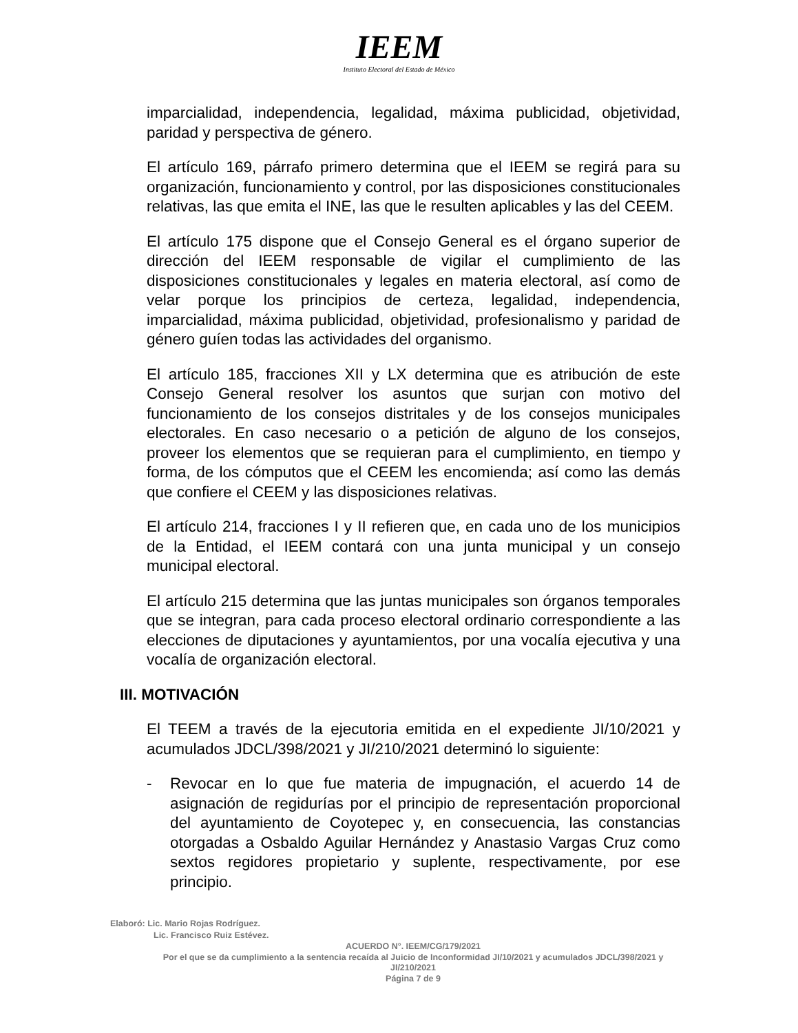IEEM
Instituto Electoral del Estado de México
imparcialidad, independencia, legalidad, máxima publicidad, objetividad, paridad y perspectiva de género.
El artículo 169, párrafo primero determina que el IEEM se regirá para su organización, funcionamiento y control, por las disposiciones constitucionales relativas, las que emita el INE, las que le resulten aplicables y las del CEEM.
El artículo 175 dispone que el Consejo General es el órgano superior de dirección del IEEM responsable de vigilar el cumplimiento de las disposiciones constitucionales y legales en materia electoral, así como de velar porque los principios de certeza, legalidad, independencia, imparcialidad, máxima publicidad, objetividad, profesionalismo y paridad de género guíen todas las actividades del organismo.
El artículo 185, fracciones XII y LX determina que es atribución de este Consejo General resolver los asuntos que surjan con motivo del funcionamiento de los consejos distritales y de los consejos municipales electorales. En caso necesario o a petición de alguno de los consejos, proveer los elementos que se requieran para el cumplimiento, en tiempo y forma, de los cómputos que el CEEM les encomienda; así como las demás que confiere el CEEM y las disposiciones relativas.
El artículo 214, fracciones I y II refieren que, en cada uno de los municipios de la Entidad, el IEEM contará con una junta municipal y un consejo municipal electoral.
El artículo 215 determina que las juntas municipales son órganos temporales que se integran, para cada proceso electoral ordinario correspondiente a las elecciones de diputaciones y ayuntamientos, por una vocalía ejecutiva y una vocalía de organización electoral.
III. MOTIVACIÓN
El TEEM a través de la ejecutoria emitida en el expediente JI/10/2021 y acumulados JDCL/398/2021 y JI/210/2021 determinó lo siguiente:
- Revocar en lo que fue materia de impugnación, el acuerdo 14 de asignación de regidurías por el principio de representación proporcional del ayuntamiento de Coyotepec y, en consecuencia, las constancias otorgadas a Osbaldo Aguilar Hernández y Anastasio Vargas Cruz como sextos regidores propietario y suplente, respectivamente, por ese principio.
Elaboró: Lic. Mario Rojas Rodríguez.
Lic. Francisco Ruiz Estévez.
ACUERDO N°. IEEM/CG/179/2021
Por el que se da cumplimiento a la sentencia recaída al Juicio de Inconformidad JI/10/2021 y acumulados JDCL/398/2021 y JI/210/2021
Página 7 de 9